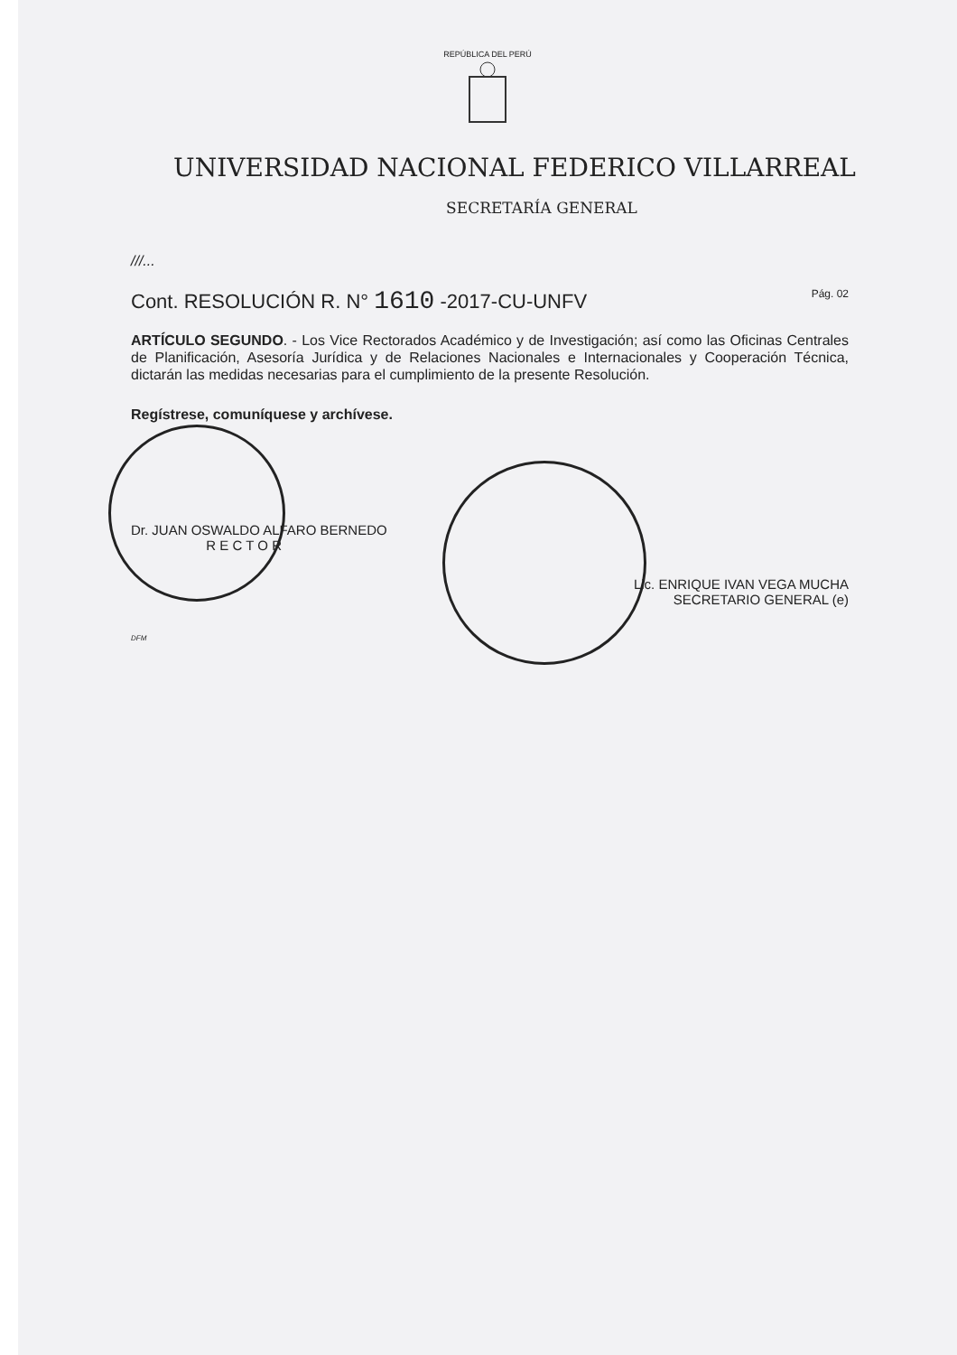REPÚBLICA DEL PERÚ
UNIVERSIDAD NACIONAL FEDERICO VILLARREAL
SECRETARÍA GENERAL
///...
Cont. RESOLUCIÓN R. N° 1610 -2017-CU-UNFV Pág. 02
ARTÍCULO SEGUNDO. - Los Vice Rectorados Académico y de Investigación; así como las Oficinas Centrales de Planificación, Asesoría Jurídica y de Relaciones Nacionales e Internacionales y Cooperación Técnica, dictarán las medidas necesarias para el cumplimiento de la presente Resolución.
Regístrese, comuníquese y archívese.
Dr. JUAN OSWALDO ALFARO BERNEDO
R E C T O R
Lic. ENRIQUE IVAN VEGA MUCHA
SECRETARIO GENERAL (e)
DFM